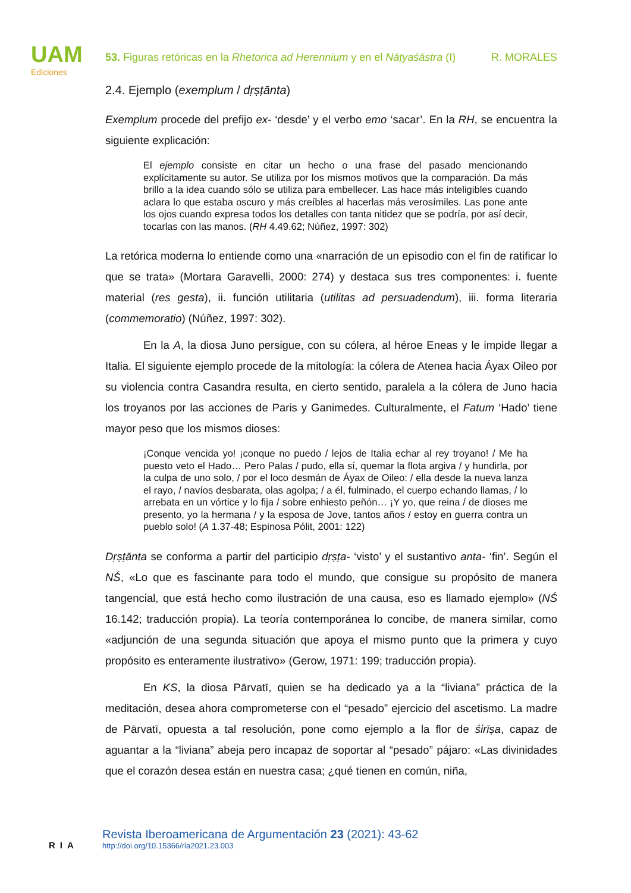UAM
Ediciones
53. Figuras retóricas en la Rhetorica ad Herennium y en el Nāṭyaśāstra (I) R. MORALES
2.4. Ejemplo (exemplum / dṛṣṭānta)
Exemplum procede del prefijo ex- ‘desde’ y el verbo emo ‘sacar’. En la RH, se encuentra la siguiente explicación:
El ejemplo consiste en citar un hecho o una frase del pasado mencionando explícitamente su autor. Se utiliza por los mismos motivos que la comparación. Da más brillo a la idea cuando sólo se utiliza para embellecer. Las hace más inteligibles cuando aclara lo que estaba oscuro y más creíbles al hacerlas más verosímiles. Las pone ante los ojos cuando expresa todos los detalles con tanta nitidez que se podría, por así decir, tocarlas con las manos. (RH 4.49.62; Núñez, 1997: 302)
La retórica moderna lo entiende como una «narración de un episodio con el fin de ratificar lo que se trata» (Mortara Garavelli, 2000: 274) y destaca sus tres componentes: i. fuente material (res gesta), ii. función utilitaria (utilitas ad persuadendum), iii. forma literaria (commemoratio) (Núñez, 1997: 302).
En la A, la diosa Juno persigue, con su cólera, al héroe Eneas y le impide llegar a Italia. El siguiente ejemplo procede de la mitología: la cólera de Atenea hacia Áyax Oileo por su violencia contra Casandra resulta, en cierto sentido, paralela a la cólera de Juno hacia los troyanos por las acciones de Paris y Ganimedes. Culturalmente, el Fatum ‘Hado’ tiene mayor peso que los mismos dioses:
¡Conque vencida yo! ¡conque no puedo / lejos de Italia echar al rey troyano! / Me ha puesto veto el Hado… Pero Palas / pudo, ella sí, quemar la flota argiva / y hundirla, por la culpa de uno solo, / por el loco desmán de Áyax de Oileo: / ella desde la nueva lanza el rayo, / navíos desbarata, olas agolpa; / a él, fulminado, el cuerpo echando llamas, / lo arrebata en un vórtice y lo fija / sobre enhiesto peñón… ¡Y yo, que reina / de dioses me presento, yo la hermana / y la esposa de Jove, tantos años / estoy en guerra contra un pueblo solo! (A 1.37-48; Espinosa Pólit, 2001: 122)
Dṛṣṭānta se conforma a partir del participio dṛṣṭa- ‘visto’ y el sustantivo anta- ‘fin’. Según el NŚ, «Lo que es fascinante para todo el mundo, que consigue su propósito de manera tangencial, que está hecho como ilustración de una causa, eso es llamado ejemplo» (NŚ 16.142; traducción propia). La teoría contemporánea lo concibe, de manera similar, como «adjunción de una segunda situación que apoya el mismo punto que la primera y cuyo propósito es enteramente ilustrativo» (Gerow, 1971: 199; traducción propia).
En KS, la diosa Pārvatī, quien se ha dedicado ya a la “liviana” práctica de la meditación, desea ahora comprometerse con el “pesado” ejercicio del ascetismo. La madre de Pārvatī, opuesta a tal resolución, pone como ejemplo a la flor de śirīṣa, capaz de aguantar a la “liviana” abeja pero incapaz de soportar al “pesado” pájaro: «Las divinidades que el corazón desea están en nuestra casa; ¿qué tienen en común, niña,
RIA
Revista Iberoamericana de Argumentación 23 (2021): 43-62
http://doi.org/10.15366/ria2021.23.003